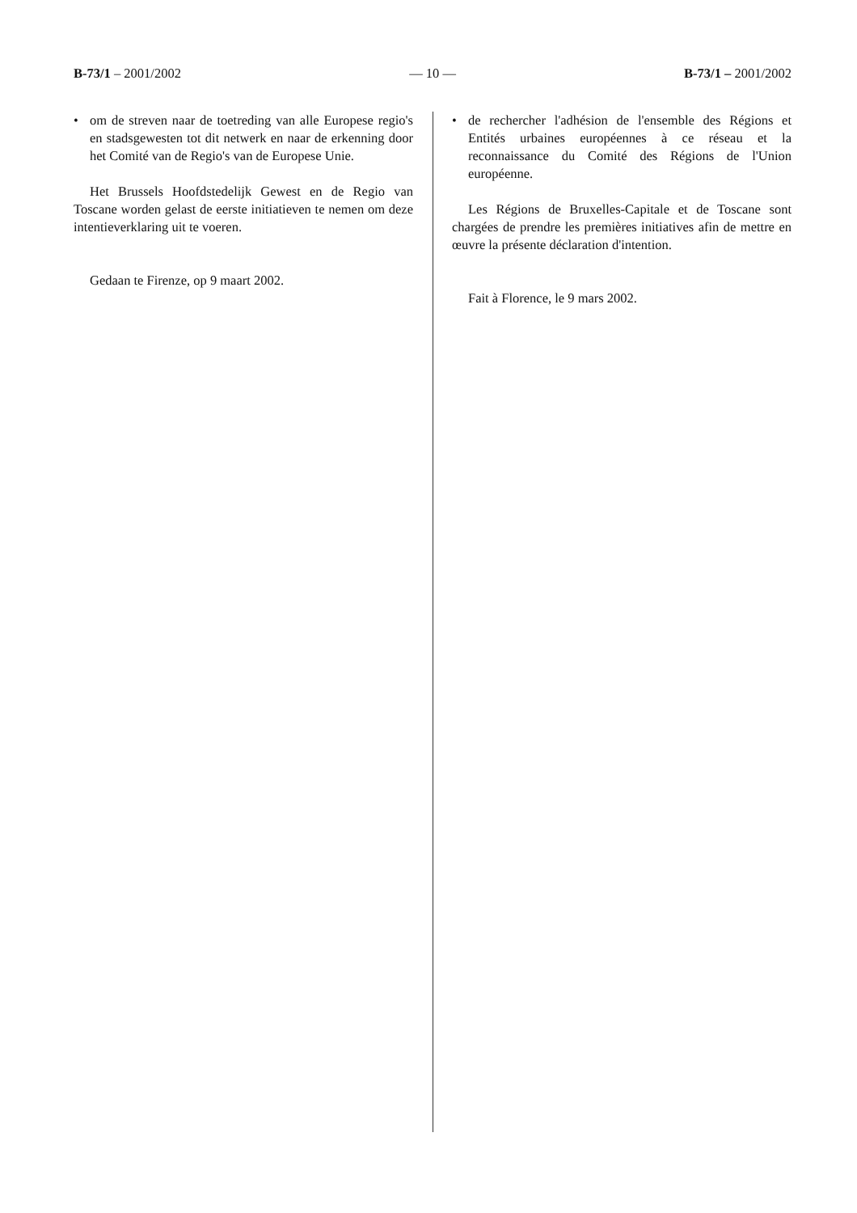B-73/1 – 2001/2002 — 10 — B-73/1 – 2001/2002
• om de streven naar de toetreding van alle Europese regio's en stadsgewesten tot dit netwerk en naar de erkenning door het Comité van de Regio's van de Europese Unie.
Het Brussels Hoofdstedelijk Gewest en de Regio van Toscane worden gelast de eerste initiatieven te nemen om deze intentieverklaring uit te voeren.
Gedaan te Firenze, op 9 maart 2002.
• de rechercher l'adhésion de l'ensemble des Régions et Entités urbaines européennes à ce réseau et la reconnaissance du Comité des Régions de l'Union européenne.
Les Régions de Bruxelles-Capitale et de Toscane sont chargées de prendre les premières initiatives afin de mettre en œuvre la présente déclaration d'intention.
Fait à Florence, le 9 mars 2002.